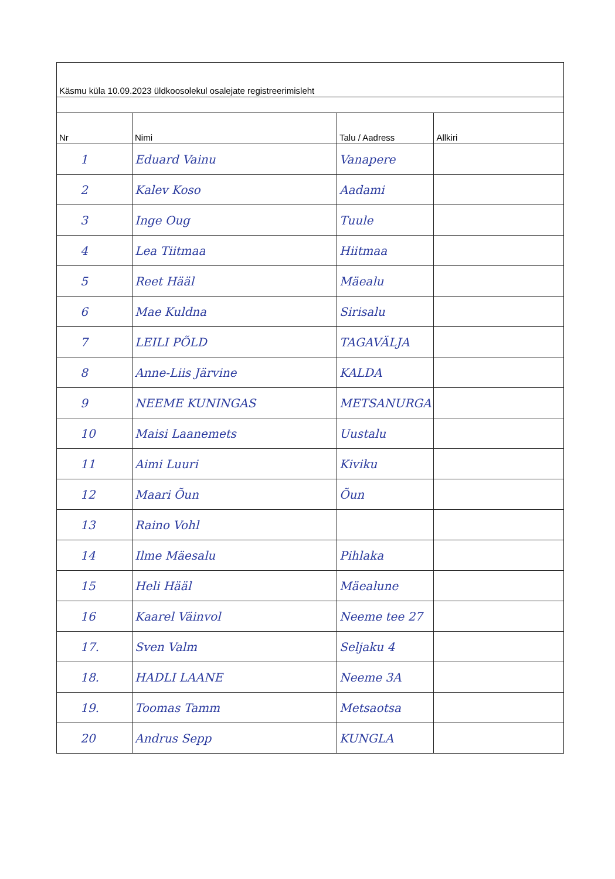| Käsmu küla 10.09.2023 üldkoosolekul osalejate registreerimisleht | | | |
| Nr | Nimi | Talu / Aadress | Allkiri |
| 1 | Eduard Vainu | Vanapere | |
| 2 | Kalev Koso | Aadami | |
| 3 | Inge Oug | Tuule | |
| 4 | Lea Tiitmaa | Hiitmaa | |
| 5 | Reet Hääl | Mäealu | |
| 6 | Mae Kuldna | Sirisalu | |
| 7 | LEILI PÕLD | TAGAVÄLJA | |
| 8 | Anne-Liis Järvine | KALDA | |
| 9 | NEEME KUNINGAS | METSANURGA | |
| 10 | Maisi Laanemets | Uustalu | |
| 11 | Aimi Luuri | Kiviku | |
| 12 | Maari Õun | Õun | |
| 13 | Raino Vohl | | |
| 14 | Ilme Mäesalu | Pihlaka | |
| 15 | Heli Hääl | Mäealune | |
| 16 | Kaarel Väinvol | Neeme tee 27 | |
| 17. | Sven Valm | Seljaku 4 | |
| 18. | HADLI LAANE | Neeme 3A | |
| 19. | Toomas Tamm | Metsaotsa | |
| 20 | Andrus Sepp | KUNGLA | |